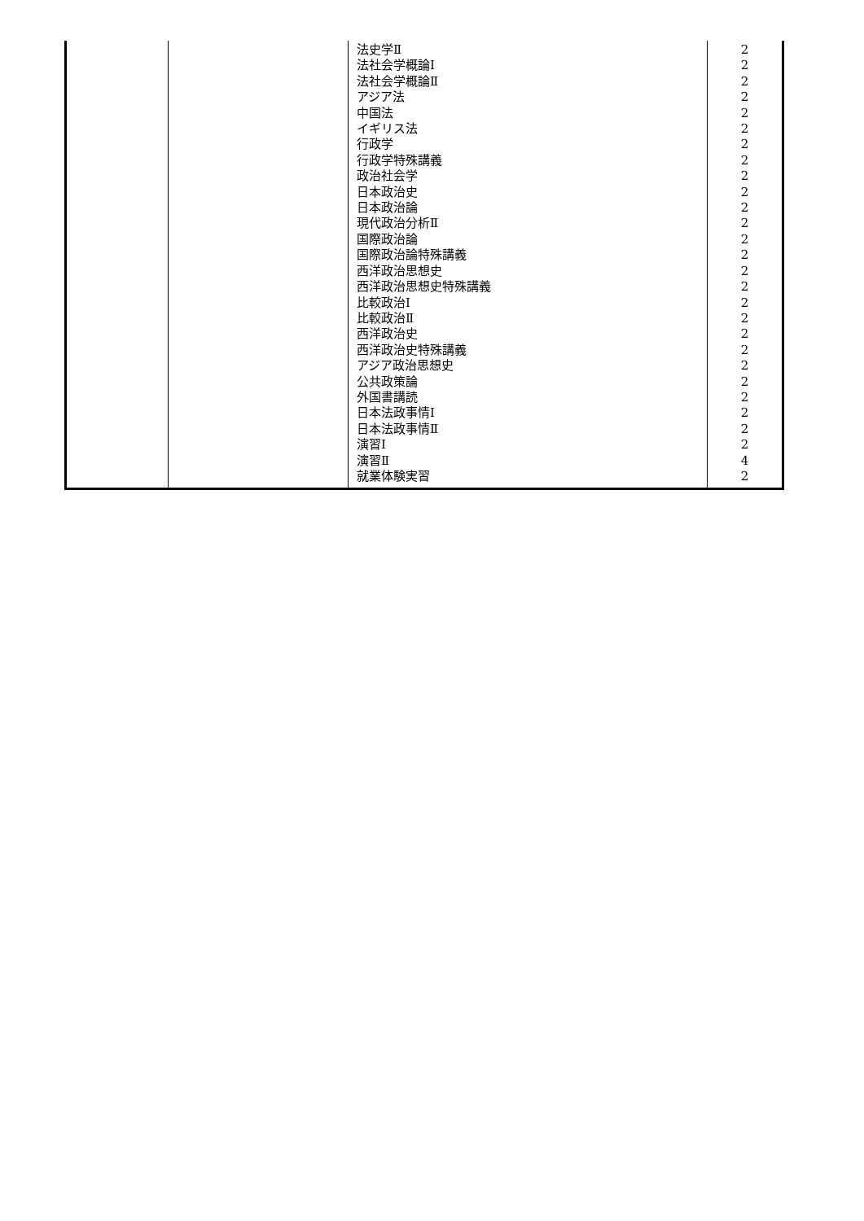| | | 法史学Ⅱ 法社会学概論Ⅰ 法社会学概論Ⅱ アジア法 中国法 イギリス法 行政学 行政学特殊講義 政治社会学 日本政治史 日本政治論 現代政治分析Ⅱ 国際政治論 国際政治論特殊講義 西洋政治思想史 西洋政治思想史特殊講義 比較政治Ⅰ 比較政治Ⅱ 西洋政治史 西洋政治史特殊講義 アジア政治思想史 公共政策論 外国書講読 日本法政事情Ⅰ 日本法政事情Ⅱ 演習Ⅰ 演習Ⅱ 就業体験実習 | 2 2 2 2 2 2 2 2 2 2 2 2 2 2 2 2 2 2 2 2 2 2 2 2 2 2 4 2 |